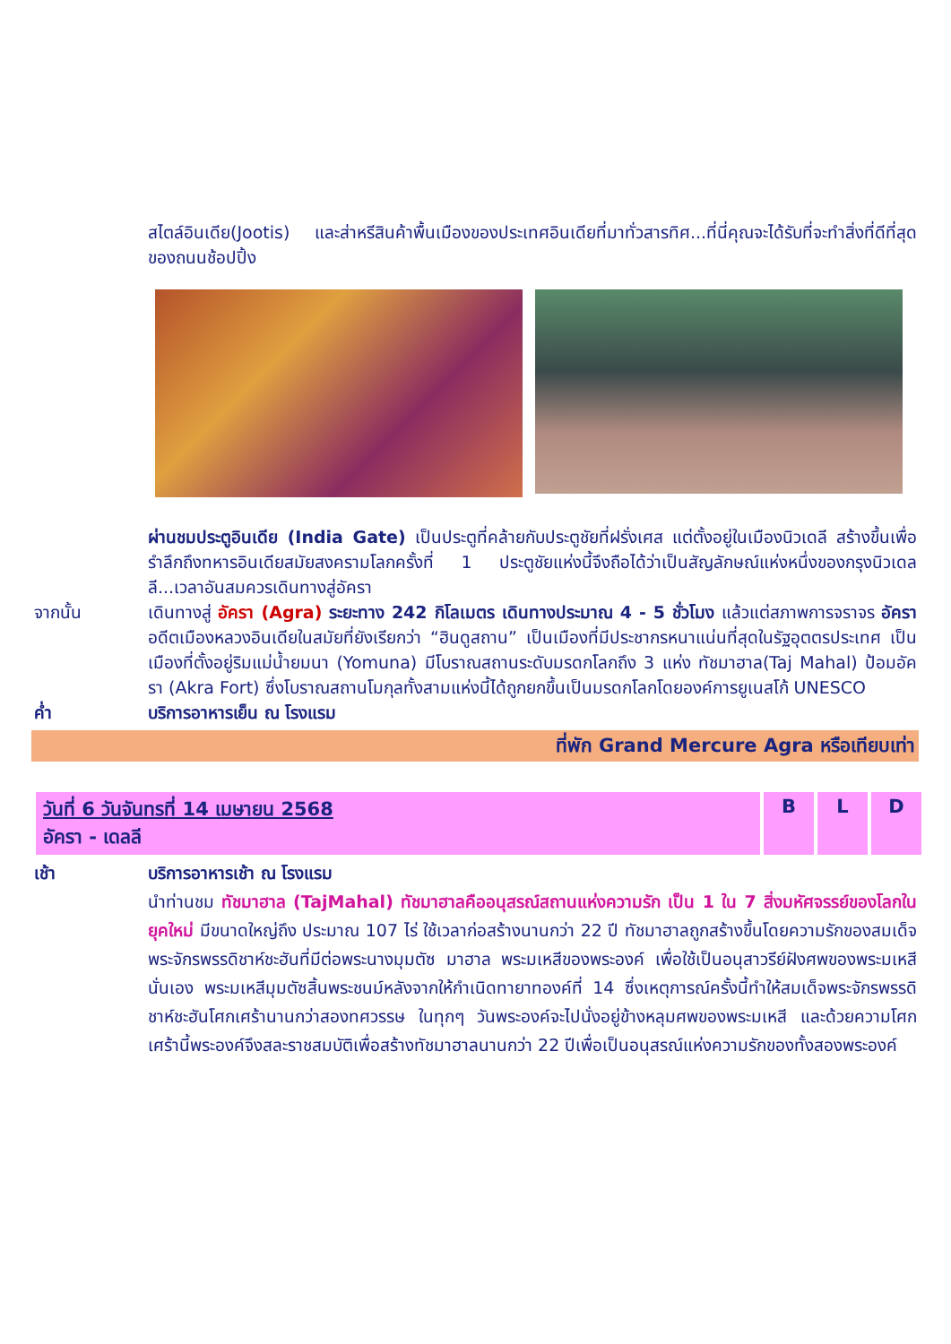สไตล์อินเดีย(Jootis) และส่าหรีสินค้าพื้นเมืองของประเทศอินเดียที่มาทั่วสารทิศ...ที่นี่คุณจะได้รับที่จะทำสิ่งที่ดีที่สุดของถนนช้อปปิ้ง
ผ่านชมประตูอินเดีย (India Gate) เป็นประตูที่คล้ายกับประตูชัยที่ฝรั่งเศส แต่ตั้งอยู่ในเมืองนิวเดลี สร้างขึ้นเพื่อรำลึกถึงทหารอินเดียสมัยสงครามโลกครั้งที่ 1 ประตูชัยแห่งนี้จึงถือได้ว่าเป็นสัญลักษณ์แห่งหนึ่งของกรุงนิวเดลลี...เวลาอันสมควรเดินทางสู่อัครา
จากนั้น เดินทางสู่ อัครา (Agra) ระยะทาง 242 กิโลเมตร เดินทางประมาณ 4 - 5 ชั่วโมง แล้วแต่สภาพการจราจร อัครา อดีตเมืองหลวงอินเดียในสมัยที่ยังเรียกว่า “ฮินดูสถาน” เป็นเมืองที่มีประชากรหนาแน่นที่สุดในรัฐอุตตรประเทศ เป็นเมืองที่ตั้งอยู่ริมแม่น้ำยมนา (Yomuna) มีโบราณสถานระดับมรดกโลกถึง 3 แห่ง ทัชมาฮาล(Taj Mahal) ป้อมอัครา (Akra Fort) ซึ่งโบราณสถานโมกุลทั้งสามแห่งนี้ได้ถูกยกขึ้นเป็นมรดกโลกโดยองค์การยูเนสโก้ UNESCO
ค่ำ บริการอาหารเย็น ณ โรงแรม
ที่พัก Grand Mercure Agra หรือเทียบเท่า
| วันที่ 6 วันจันทรที่ 14 เมษายน 2568 อัครา - เดลลี | B | L | D |
เช้า บริการอาหารเช้า ณ โรงแรม
นำท่านชม ทัชมาฮาล (TajMahal) ทัชมาฮาลคืออนุสรณ์สถานแห่งความรัก เป็น 1 ใน 7 สิ่งมหัศจรรย์ของโลกในยุคใหม่ มีขนาดใหญ่ถึง ประมาณ 107 ไร่ ใช้เวลาก่อสร้างนานกว่า 22 ปี ทัชมาฮาลถูกสร้างขึ้นโดยความรักของสมเด็จพระจักรพรรดิชาห์ชะฮันที่มีต่อพระนางมุมตัซ มาฮาล พระมเหสีของพระองค์ เพื่อใช้เป็นอนุสาวรีย์ฝังศพของพระมเหสีนั่นเอง พระมเหสีมุมตัซสิ้นพระชนม์หลังจากให้กำเนิดทายาทองค์ที่ 14 ซึ่งเหตุการณ์ครั้งนี้ทำให้สมเด็จพระจักรพรรดิชาห์ชะฮันโศกเศร้านานกว่าสองทศวรรษ ในทุกๆ วันพระองค์จะไปนั่งอยู่ข้างหลุมศพของพระมเหสี และด้วยความโศกเศร้านี้พระองค์จึงสละราชสมบัติเพื่อสร้างทัชมาฮาลนานกว่า 22 ปีเพื่อเป็นอนุสรณ์แห่งความรักของทั้งสองพระองค์